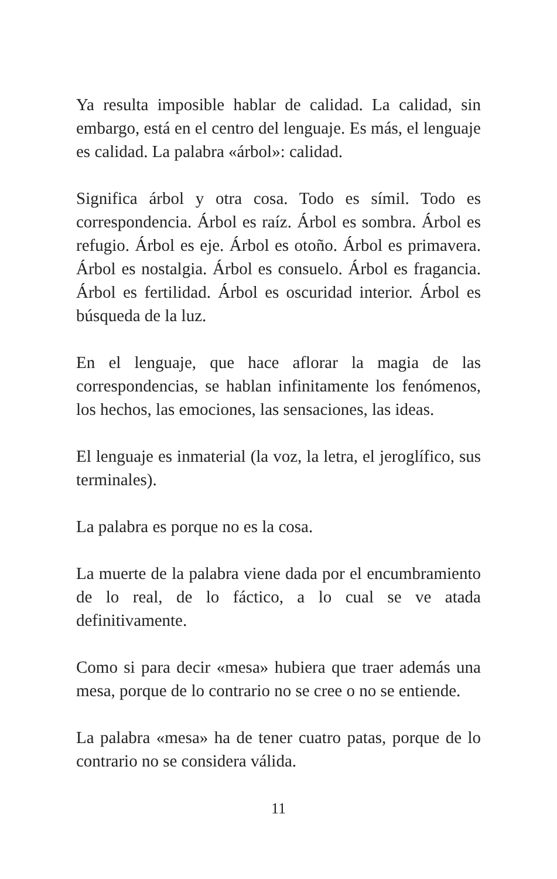Ya resulta imposible hablar de calidad. La calidad, sin embargo, está en el centro del lenguaje. Es más, el lenguaje es calidad. La palabra «árbol»: calidad.
Significa árbol y otra cosa. Todo es símil. Todo es correspondencia. Árbol es raíz. Árbol es sombra. Árbol es refugio. Árbol es eje. Árbol es otoño. Árbol es primavera. Árbol es nostalgia. Árbol es consuelo. Árbol es fragancia. Árbol es fertilidad. Árbol es oscuridad interior. Árbol es búsqueda de la luz.
En el lenguaje, que hace aflorar la magia de las correspondencias, se hablan infinitamente los fenómenos, los hechos, las emociones, las sensaciones, las ideas.
El lenguaje es inmaterial (la voz, la letra, el jeroglífico, sus terminales).
La palabra es porque no es la cosa.
La muerte de la palabra viene dada por el encumbramiento de lo real, de lo fáctico, a lo cual se ve atada definitivamente.
Como si para decir «mesa» hubiera que traer además una mesa, porque de lo contrario no se cree o no se entiende.
La palabra «mesa» ha de tener cuatro patas, porque de lo contrario no se considera válida.
11